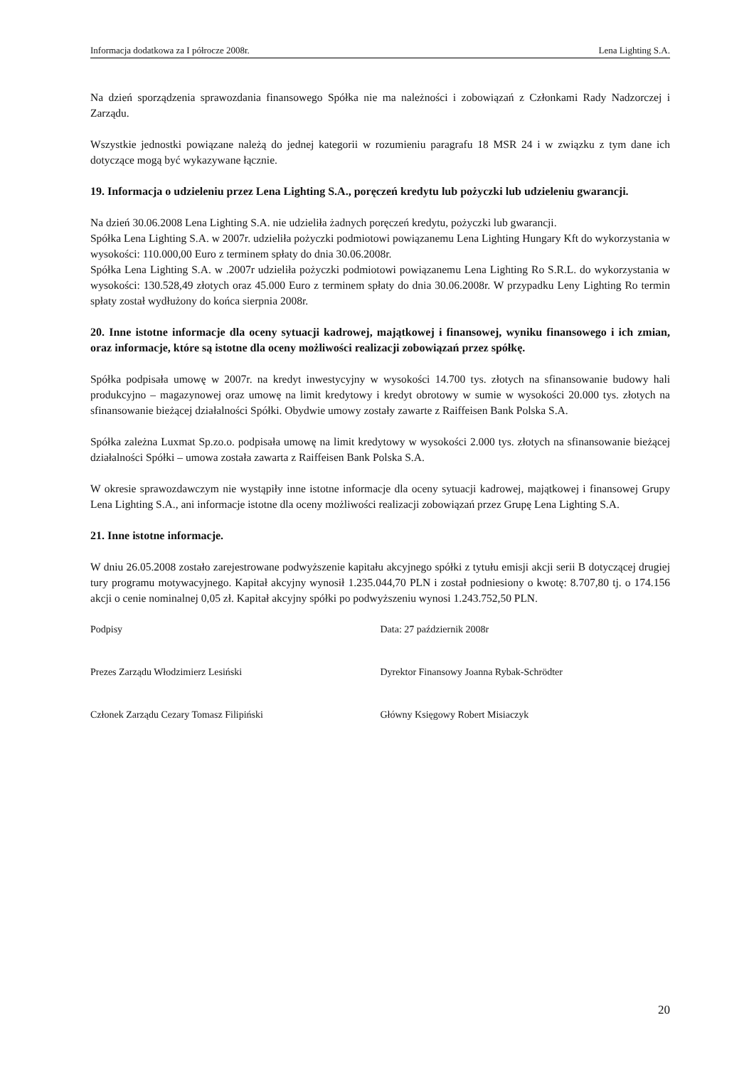Informacja dodatkowa za I półrocze 2008r. Lena Lighting S.A.
Na dzień sporządzenia sprawozdania finansowego Spółka nie ma należności i zobowiązań z Członkami Rady Nadzorczej i Zarządu.
Wszystkie jednostki powiązane należą do jednej kategorii w rozumieniu paragrafu 18 MSR 24 i w związku z tym dane ich dotyczące mogą być wykazywane łącznie.
19. Informacja o udzieleniu przez Lena Lighting S.A., poręczeń kredytu lub pożyczki lub udzieleniu gwarancji.
Na dzień 30.06.2008 Lena Lighting S.A. nie udzieliła żadnych poręczeń kredytu, pożyczki lub gwarancji.
Spółka Lena Lighting S.A. w 2007r. udzieliła pożyczki podmiotowi powiązanemu Lena Lighting Hungary Kft do wykorzystania w wysokości: 110.000,00 Euro z terminem spłaty do dnia 30.06.2008r.
Spółka Lena Lighting S.A. w .2007r udzieliła pożyczki podmiotowi powiązanemu Lena Lighting Ro S.R.L. do wykorzystania w wysokości: 130.528,49 złotych oraz 45.000 Euro z terminem spłaty do dnia 30.06.2008r. W przypadku Leny Lighting Ro termin spłaty został wydłużony do końca sierpnia 2008r.
20. Inne istotne informacje dla oceny sytuacji kadrowej, majątkowej i finansowej, wyniku finansowego i ich zmian, oraz informacje, które są istotne dla oceny możliwości realizacji zobowiązań przez spółkę.
Spółka podpisała umowę w 2007r. na kredyt inwestycyjny w wysokości 14.700 tys. złotych na sfinansowanie budowy hali produkcyjno – magazynowej oraz umowę na limit kredytowy i kredyt obrotowy w sumie w wysokości 20.000 tys. złotych na sfinansowanie bieżącej działalności Spółki. Obydwie umowy zostały zawarte z Raiffeisen Bank Polska S.A.
Spółka zależna Luxmat Sp.zo.o. podpisała umowę na limit kredytowy w wysokości 2.000 tys. złotych na sfinansowanie bieżącej działalności Spółki – umowa została zawarta z Raiffeisen Bank Polska S.A.
W okresie sprawozdawczym nie wystąpiły inne istotne informacje dla oceny sytuacji kadrowej, majątkowej i finansowej Grupy Lena Lighting S.A., ani informacje istotne dla oceny możliwości realizacji zobowiązań przez Grupę Lena Lighting S.A.
21. Inne istotne informacje.
W dniu 26.05.2008 zostało zarejestrowane podwyższenie kapitału akcyjnego spółki z tytułu emisji akcji serii B dotyczącej drugiej tury programu motywacyjnego. Kapitał akcyjny wynosił 1.235.044,70 PLN i został podniesiony o kwotę: 8.707,80 tj. o 174.156 akcji o cenie nominalnej 0,05 zł. Kapitał akcyjny spółki po podwyższeniu wynosi 1.243.752,50 PLN.
Podpisy Data: 27 październik 2008r
Prezes Zarządu Włodzimierz Lesiński Dyrektor Finansowy Joanna Rybak-Schrödter
Członek Zarządu Cezary Tomasz Filipiński Główny Księgowy Robert Misiaczyk
20